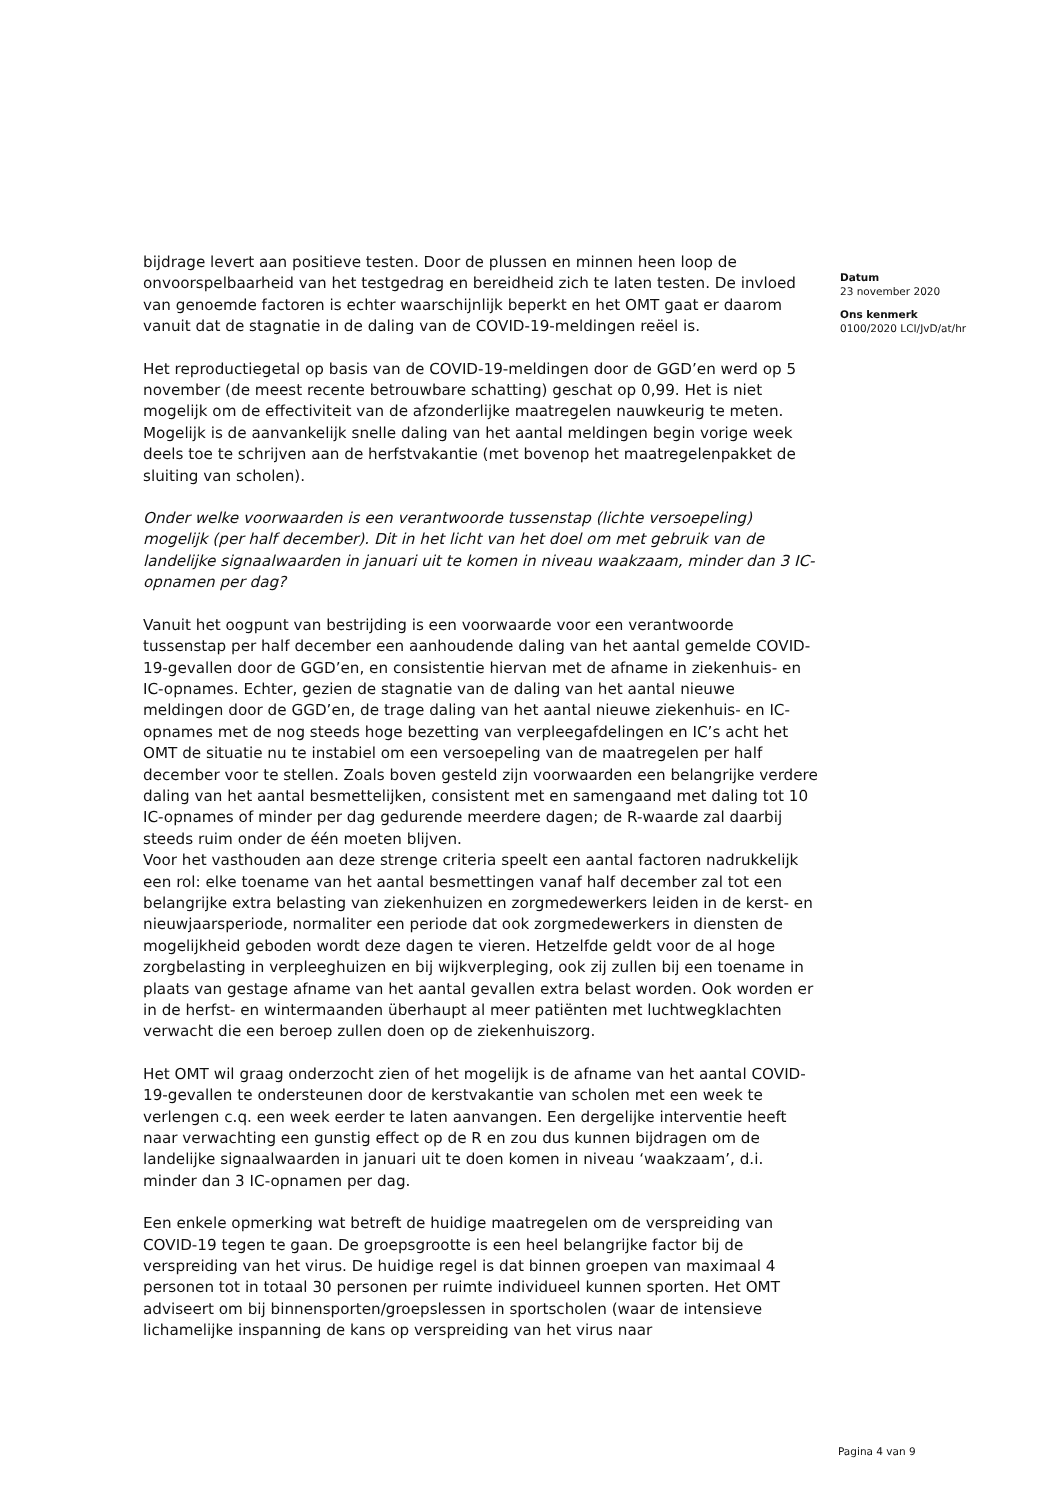bijdrage levert aan positieve testen. Door de plussen en minnen heen loop de onvoorspelbaarheid van het testgedrag en bereidheid zich te laten testen. De invloed van genoemde factoren is echter waarschijnlijk beperkt en het OMT gaat er daarom vanuit dat de stagnatie in de daling van de COVID-19-meldingen reëel is.
Het reproductiegetal op basis van de COVID-19-meldingen door de GGD’en werd op 5 november (de meest recente betrouwbare schatting) geschat op 0,99. Het is niet mogelijk om de effectiviteit van de afzonderlijke maatregelen nauwkeurig te meten. Mogelijk is de aanvankelijk snelle daling van het aantal meldingen begin vorige week deels toe te schrijven aan de herfstvakantie (met bovenop het maatregelenpakket de sluiting van scholen).
Onder welke voorwaarden is een verantwoorde tussenstap (lichte versoepeling) mogelijk (per half december). Dit in het licht van het doel om met gebruik van de landelijke signaalwaarden in januari uit te komen in niveau waakzaam, minder dan 3 IC-opnamen per dag?
Vanuit het oogpunt van bestrijding is een voorwaarde voor een verantwoorde tussenstap per half december een aanhoudende daling van het aantal gemelde COVID-19-gevallen door de GGD’en, en consistentie hiervan met de afname in ziekenhuis- en IC-opnames. Echter, gezien de stagnatie van de daling van het aantal nieuwe meldingen door de GGD’en, de trage daling van het aantal nieuwe ziekenhuis- en IC-opnames met de nog steeds hoge bezetting van verpleegafdelingen en IC’s acht het OMT de situatie nu te instabiel om een versoepeling van de maatregelen per half december voor te stellen. Zoals boven gesteld zijn voorwaarden een belangrijke verdere daling van het aantal besmettelijken, consistent met en samengaand met daling tot 10 IC-opnames of minder per dag gedurende meerdere dagen; de R-waarde zal daarbij steeds ruim onder de één moeten blijven.
Voor het vasthouden aan deze strenge criteria speelt een aantal factoren nadrukkelijk een rol: elke toename van het aantal besmettingen vanaf half december zal tot een belangrijke extra belasting van ziekenhuizen en zorgmedewerkers leiden in de kerst- en nieuwjaarsperiode, normaliter een periode dat ook zorgmedewerkers in diensten de mogelijkheid geboden wordt deze dagen te vieren. Hetzelfde geldt voor de al hoge zorgbelasting in verpleeghuizen en bij wijkverpleging, ook zij zullen bij een toename in plaats van gestage afname van het aantal gevallen extra belast worden. Ook worden er in de herfst- en wintermaanden überhaupt al meer patiënten met luchtwegklachten verwacht die een beroep zullen doen op de ziekenhuiszorg.
Het OMT wil graag onderzocht zien of het mogelijk is de afname van het aantal COVID-19-gevallen te ondersteunen door de kerstvakantie van scholen met een week te verlengen c.q. een week eerder te laten aanvangen. Een dergelijke interventie heeft naar verwachting een gunstig effect op de R en zou dus kunnen bijdragen om de landelijke signaalwaarden in januari uit te doen komen in niveau ‘waakzaam’, d.i. minder dan 3 IC-opnamen per dag.
Een enkele opmerking wat betreft de huidige maatregelen om de verspreiding van COVID-19 tegen te gaan. De groepsgrootte is een heel belangrijke factor bij de verspreiding van het virus. De huidige regel is dat binnen groepen van maximaal 4 personen tot in totaal 30 personen per ruimte individueel kunnen sporten. Het OMT adviseert om bij binnensporten/groepslessen in sportscholen (waar de intensieve lichamelijke inspanning de kans op verspreiding van het virus naar
Datum
23 november 2020
Ons kenmerk
0100/2020 LCI/JvD/at/hr
Pagina 4 van 9